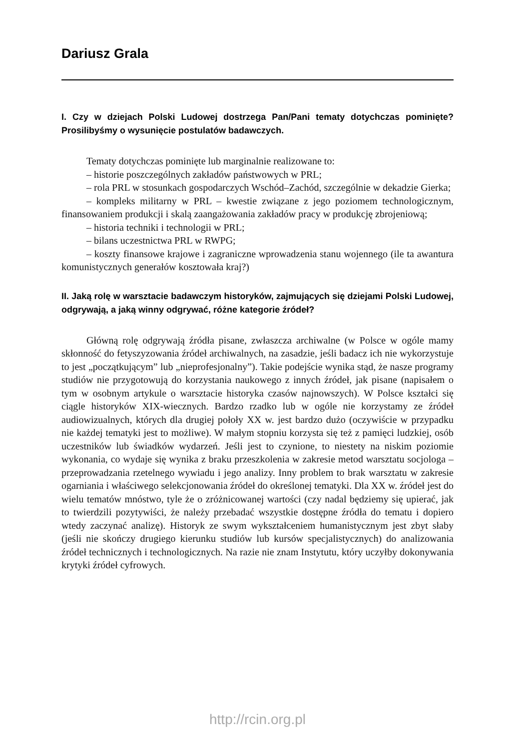Dariusz Grala
I. Czy w dziejach Polski Ludowej dostrzega Pan/Pani tematy dotychczas pominięte? Prosilibyśmy o wysunięcie postulatów badawczych.
Tematy dotychczas pominięte lub marginalnie realizowane to:
– historie poszczególnych zakładów państwowych w PRL;
– rola PRL w stosunkach gospodarczych Wschód–Zachód, szczególnie w dekadzie Gierka;
– kompleks militarny w PRL – kwestie związane z jego poziomem technologicznym, finansowaniem produkcji i skalą zaangażowania zakładów pracy w produkcję zbrojeniową;
– historia techniki i technologii w PRL;
– bilans uczestnictwa PRL w RWPG;
– koszty finansowe krajowe i zagraniczne wprowadzenia stanu wojennego (ile ta awantura komunistycznych generałów kosztowała kraj?)
II. Jaką rolę w warsztacie badawczym historyków, zajmujących się dziejami Polski Ludowej, odgrywają, a jaką winny odgrywać, różne kategorie źródeł?
Główną rolę odgrywają źródła pisane, zwłaszcza archiwalne (w Polsce w ogóle mamy skłonność do fetyszyzowania źródeł archiwalnych, na zasadzie, jeśli badacz ich nie wykorzystuje to jest „początkującym” lub „nieprofesjonalny”). Takie podejście wynika stąd, że nasze programy studiów nie przygotowują do korzystania naukowego z innych źródeł, jak pisane (napisałem o tym w osobnym artykule o warsztacie historyka czasów najnowszych). W Polsce kształci się ciągle historyków XIX-wiecznych. Bardzo rzadko lub w ogóle nie korzystamy ze źródeł audiowizualnych, których dla drugiej połoły XX w. jest bardzo dużo (oczywiście w przypadku nie każdej tematyki jest to możliwe). W małym stopniu korzysta się też z pamięci ludzkiej, osób uczestników lub świadków wydarzeń. Jeśli jest to czynione, to niestety na niskim poziomie wykonania, co wydaje się wynika z braku przeszkolenia w zakresie metod warsztatu socjologa – przeprowadzania rzetelnego wywiadu i jego analizy. Inny problem to brak warsztatu w zakresie ogarniania i właściwego selekcjonowania źródeł do określonej tematyki. Dla XX w. źródeł jest do wielu tematów mnóstwo, tyle że o zróżnicowanej wartości (czy nadal będziemy się upierać, jak to twierdzili pozytywiści, że należy przebadać wszystkie dostępne źródła do tematu i dopiero wtedy zaczynać analizę). Historyk ze swym wykształceniem humanistycznym jest zbyt słaby (jeśli nie skończy drugiego kierunku studiów lub kursów specjalistycznych) do analizowania źródeł technicznych i technologicznych. Na razie nie znam Instytutu, który uczyłby dokonywania krytyki źródeł cyfrowych.
http://rcin.org.pl